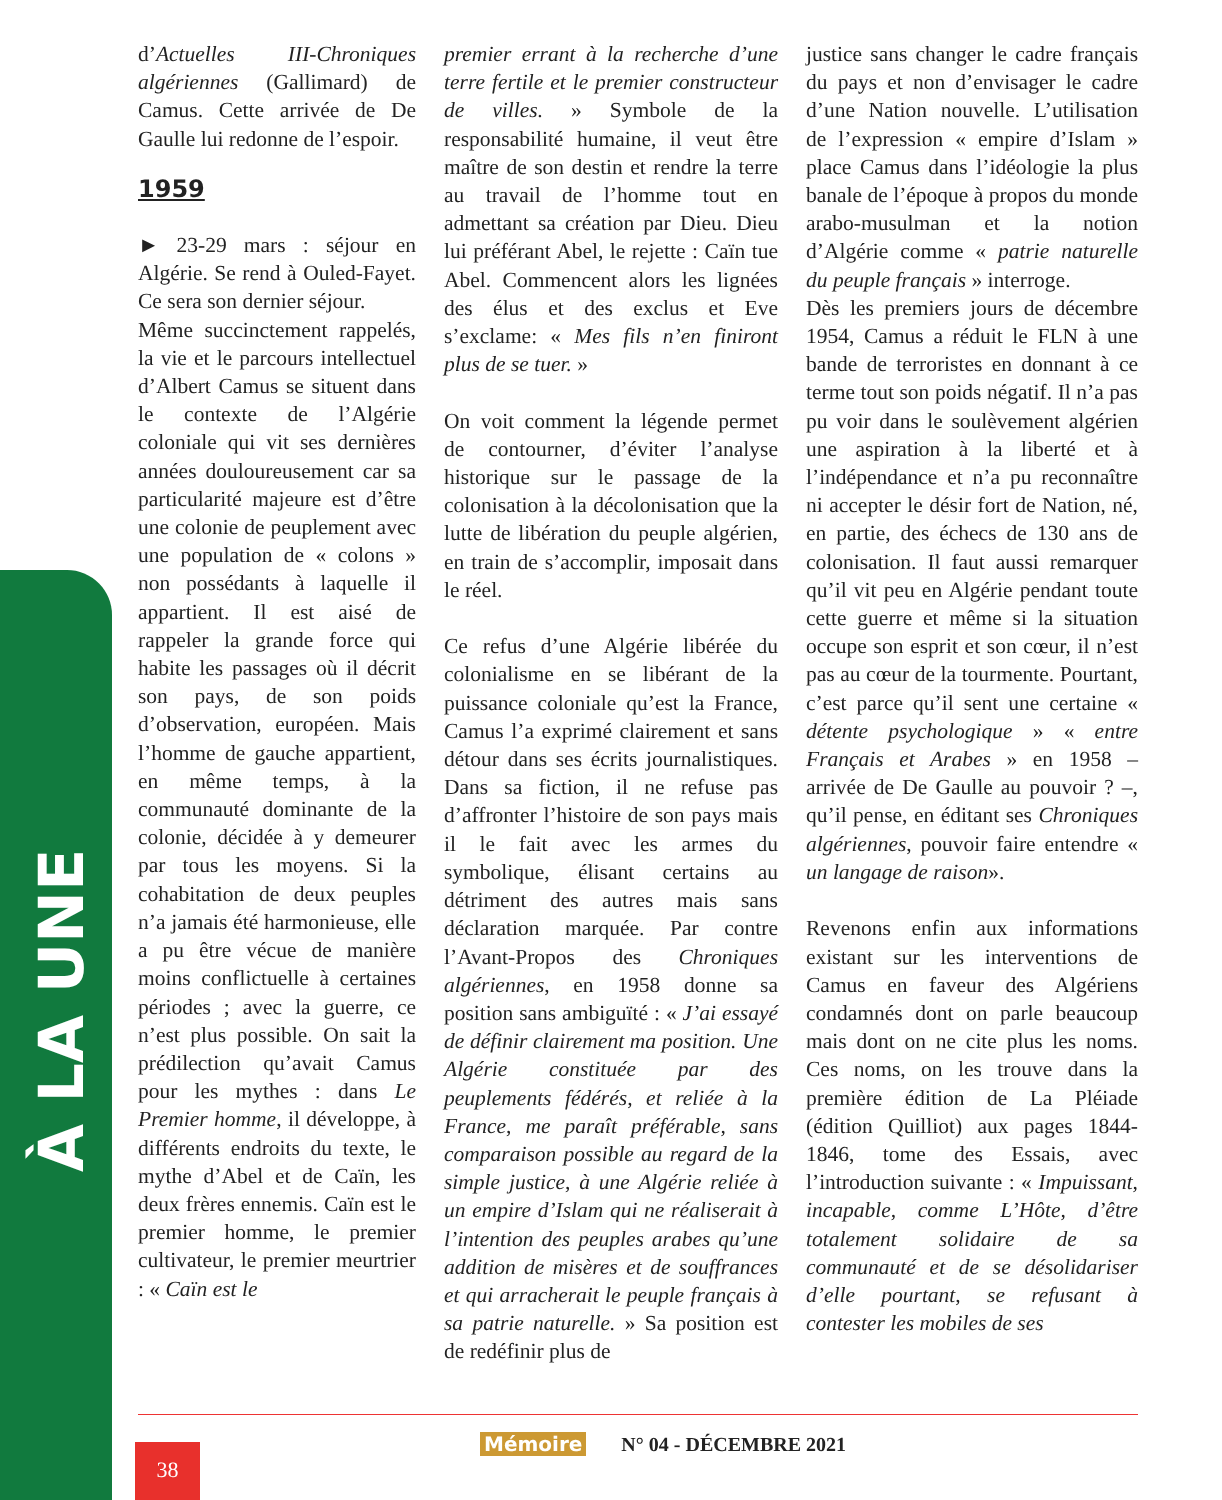À LA UNE
d’Actuelles III-Chroniques algériennes (Gallimard) de Camus. Cette arrivée de De Gaulle lui redonne de l’espoir.
1959
► 23-29 mars : séjour en Algérie. Se rend à Ouled-Fayet. Ce sera son dernier séjour.
Même succinctement rappelés, la vie et le parcours intellectuel d’Albert Camus se situent dans le contexte de l’Algérie coloniale qui vit ses dernières années douloureusement car sa particularité majeure est d’être une colonie de peuplement avec une population de « colons » non possédants à laquelle il appartient. Il est aisé de rappeler la grande force qui habite les passages où il décrit son pays, de son poids d’observation, européen. Mais l’homme de gauche appartient, en même temps, à la communauté dominante de la colonie, décidée à y demeurer par tous les moyens. Si la cohabitation de deux peuples n’a jamais été harmonieuse, elle a pu être vécue de manière moins conflictuelle à certaines périodes ; avec la guerre, ce n’est plus possible. On sait la prédilection qu’avait Camus pour les mythes : dans Le Premier homme, il développe, à différents endroits du texte, le mythe d’Abel et de Caïn, les deux frères ennemis. Caïn est le premier homme, le premier cultivateur, le premier meurtrier : « Caïn est le
premier errant à la recherche d’une terre fertile et le premier constructeur de villes. » Symbole de la responsabilité humaine, il veut être maître de son destin et rendre la terre au travail de l’homme tout en admettant sa création par Dieu. Dieu lui préférant Abel, le rejette : Caïn tue Abel. Commencent alors les lignées des élus et des exclus et Eve s’exclame: « Mes fils n’en finiront plus de se tuer. »
On voit comment la légende permet de contourner, d’éviter l’analyse historique sur le passage de la colonisation à la décolonisation que la lutte de libération du peuple algérien, en train de s’accomplir, imposait dans le réel.
Ce refus d’une Algérie libérée du colonialisme en se libérant de la puissance coloniale qu’est la France, Camus l’a exprimé clairement et sans détour dans ses écrits journalistiques. Dans sa fiction, il ne refuse pas d’affronter l’histoire de son pays mais il le fait avec les armes du symbolique, élisant certains au détriment des autres mais sans déclaration marquée. Par contre l’Avant-Propos des Chroniques algériennes, en 1958 donne sa position sans ambiguïté : « J’ai essayé de définir clairement ma position. Une Algérie constituée par des peuplements fédérés, et reliée à la France, me paraît préférable, sans comparaison possible au regard de la simple justice, à une Algérie reliée à un empire d’Islam qui ne réaliserait à l’intention des peuples arabes qu’une addition de misères et de souffrances et qui arracherait le peuple français à sa patrie naturelle. » Sa position est de redéfinir plus de
justice sans changer le cadre français du pays et non d’envisager le cadre d’une Nation nouvelle. L’utilisation de l’expression « empire d’Islam » place Camus dans l’idéologie la plus banale de l’époque à propos du monde arabo-musulman et la notion d’Algérie comme « patrie naturelle du peuple français » interroge.
Dès les premiers jours de décembre 1954, Camus a réduit le FLN à une bande de terroristes en donnant à ce terme tout son poids négatif. Il n’a pas pu voir dans le soulèvement algérien une aspiration à la liberté et à l’indépendance et n’a pu reconnaître ni accepter le désir fort de Nation, né, en partie, des échecs de 130 ans de colonisation. Il faut aussi remarquer qu’il vit peu en Algérie pendant toute cette guerre et même si la situation occupe son esprit et son cœur, il n’est pas au cœur de la tourmente. Pourtant, c’est parce qu’il sent une certaine « détente psychologique » « entre Français et Arabes » en 1958 – arrivée de De Gaulle au pouvoir ? –, qu’il pense, en éditant ses Chroniques algériennes, pouvoir faire entendre « un langage de raison».
Revenons enfin aux informations existant sur les interventions de Camus en faveur des Algériens condamnés dont on parle beaucoup mais dont on ne cite plus les noms. Ces noms, on les trouve dans la première édition de La Pléiade (édition Quilliot) aux pages 1844-1846, tome des Essais, avec l’introduction suivante : « Impuissant, incapable, comme L’Hôte, d’être totalement solidaire de sa communauté et de se désolidariser d’elle pourtant, se refusant à contester les mobiles de ses
38 Mémoire N° 04 - DÉCEMBRE 2021